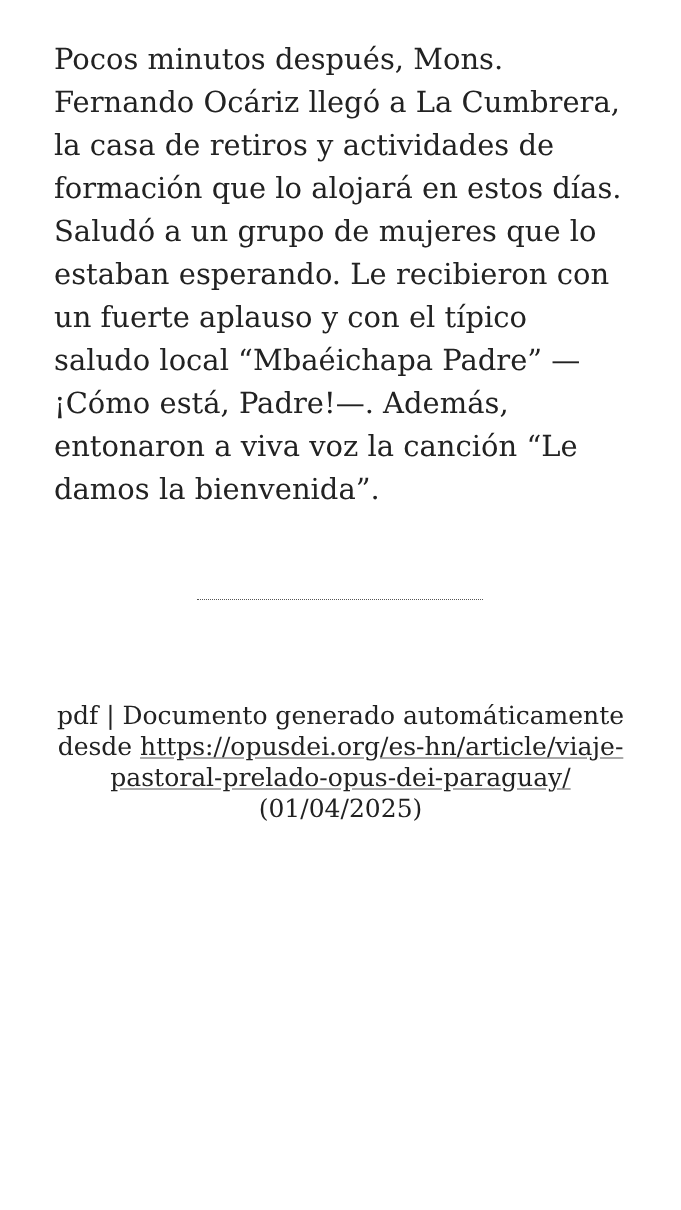Pocos minutos después, Mons. Fernando Ocáriz llegó a La Cumbrera, la casa de retiros y actividades de formación que lo alojará en estos días. Saludó a un grupo de mujeres que lo estaban esperando. Le recibieron con un fuerte aplauso y con el típico saludo local “Mbaéichapa Padre” —¡Cómo está, Padre!—. Además, entonaron a viva voz la canción “Le damos la bienvenida”.
pdf | Documento generado automáticamente desde https://opusdei.org/es-hn/article/viaje-pastoral-prelado-opus-dei-paraguay/ (01/04/2025)